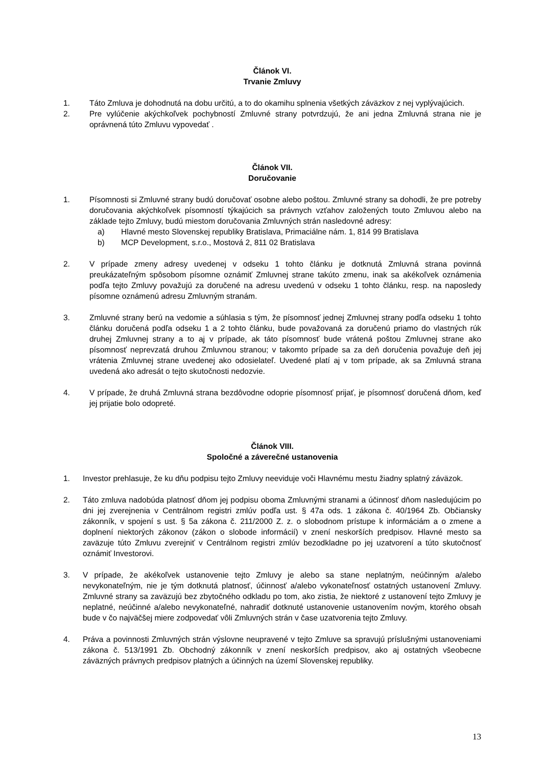Článok VI.
Trvanie Zmluvy
1. Táto Zmluva je dohodnutá na dobu určitú, a to do okamihu splnenia všetkých záväzkov z nej vyplývajúcich.
2. Pre vylúčenie akýchkoľvek pochybností Zmluvné strany potvrdzujú, že ani jedna Zmluvná strana nie je oprávnená túto Zmluvu vypovedať .
Článok VII.
Doručovanie
1. Písomnosti si Zmluvné strany budú doručovať osobne alebo poštou. Zmluvné strany sa dohodli, že pre potreby doručovania akýchkoľvek písomností týkajúcich sa právnych vzťahov založených touto Zmluvou alebo na základe tejto Zmluvy, budú miestom doručovania Zmluvných strán nasledovné adresy:
a) Hlavné mesto Slovenskej republiky Bratislava, Primaciálne nám. 1, 814 99 Bratislava
b) MCP Development, s.r.o., Mostová 2, 811 02 Bratislava
2. V prípade zmeny adresy uvedenej v odseku 1 tohto článku je dotknutá Zmluvná strana povinná preukázateľným spôsobom písomne oznámiť Zmluvnej strane takúto zmenu, inak sa akékoľvek oznámenia podľa tejto Zmluvy považujú za doručené na adresu uvedenú v odseku 1 tohto článku, resp. na naposledy písomne oznámenú adresu Zmluvným stranám.
3. Zmluvné strany berú na vedomie a súhlasia s tým, že písomnosť jednej Zmluvnej strany podľa odseku 1 tohto článku doručená podľa odseku 1 a 2 tohto článku, bude považovaná za doručenú priamo do vlastných rúk druhej Zmluvnej strany a to aj v prípade, ak táto písomnosť bude vrátená poštou Zmluvnej strane ako písomnosť neprevzatá druhou Zmluvnou stranou; v takomto prípade sa za deň doručenia považuje deň jej vrátenia Zmluvnej strane uvedenej ako odosielateľ. Uvedené platí aj v tom prípade, ak sa Zmluvná strana uvedená ako adresát o tejto skutočnosti nedozvie.
4. V prípade, že druhá Zmluvná strana bezdôvodne odoprie písomnosť prijať, je písomnosť doručená dňom, keď jej prijatie bolo odopreté.
Článok VIII.
Spoločné a záverečné ustanovenia
1. Investor prehlasuje, že ku dňu podpisu tejto Zmluvy neeviduje voči Hlavnému mestu žiadny splatný záväzok.
2. Táto zmluva nadobúda platnosť dňom jej podpisu oboma Zmluvnými stranami a účinnosť dňom nasledujúcim po dni jej zverejnenia v Centrálnom registri zmlúv podľa ust. § 47a ods. 1 zákona č. 40/1964 Zb. Občiansky zákonník, v spojení s ust. § 5a zákona č. 211/2000 Z. z. o slobodnom prístupe k informáciám a o zmene a doplnení niektorých zákonov (zákon o slobode informácií) v znení neskorších predpisov. Hlavné mesto sa zaväzuje túto Zmluvu zverejniť v Centrálnom registri zmlúv bezodkladne po jej uzatvorení a túto skutočnosť oznámiť Investorovi.
3. V prípade, že akékoľvek ustanovenie tejto Zmluvy je alebo sa stane neplatným, neúčinným a/alebo nevykonateľným, nie je tým dotknutá platnosť, účinnosť a/alebo vykonateľnosť ostatných ustanovení Zmluvy. Zmluvné strany sa zaväzujú bez zbytočného odkladu po tom, ako zistia, že niektoré z ustanovení tejto Zmluvy je neplatné, neúčinné a/alebo nevykonateľné, nahradiť dotknuté ustanovenie ustanovením novým, ktorého obsah bude v čo najväčšej miere zodpovedať vôli Zmluvných strán v čase uzatvorenia tejto Zmluvy.
4. Práva a povinnosti Zmluvných strán výslovne neupravené v tejto Zmluve sa spravujú príslušnými ustanoveniami zákona č. 513/1991 Zb. Obchodný zákonník v znení neskorších predpisov, ako aj ostatných všeobecne záväzných právnych predpisov platných a účinných na území Slovenskej republiky.
13